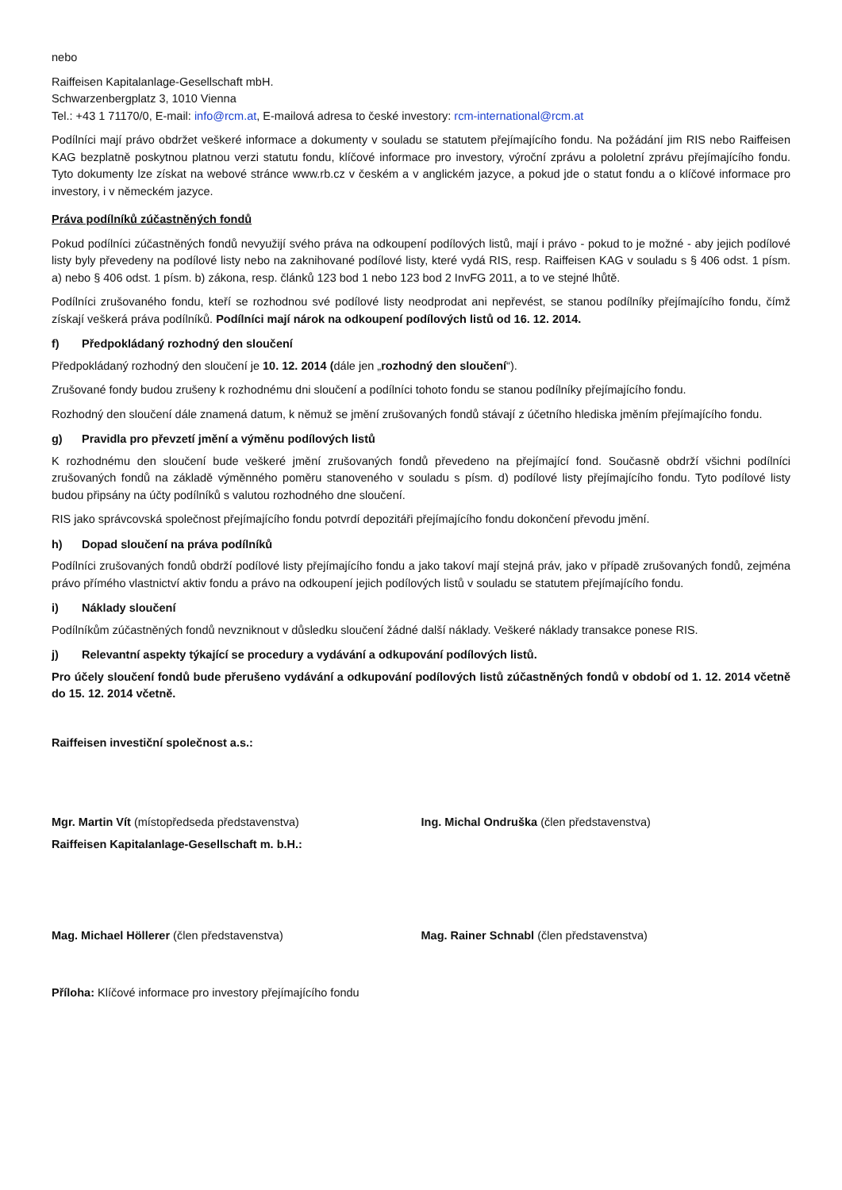nebo
Raiffeisen Kapitalanlage-Gesellschaft mbH.
Schwarzenbergplatz 3, 1010 Vienna
Tel.: +43 1 71170/0, E-mail: info@rcm.at, E-mailová adresa to české investory: rcm-international@rcm.at
Podílníci mají právo obdržet veškeré informace a dokumenty v souladu se statutem přejímajícího fondu. Na požádání jim RIS nebo Raiffeisen KAG bezplatně poskytnou platnou verzi statutu fondu, klíčové informace pro investory, výroční zprávu a pololetní zprávu přejímajícího fondu. Tyto dokumenty lze získat na webové stránce www.rb.cz v českém a v anglickém jazyce, a pokud jde o statut fondu a o klíčové informace pro investory, i v německém jazyce.
Práva podílníků zúčastněných fondů
Pokud podílníci zúčastněných fondů nevyužijí svého práva na odkoupení podílových listů, mají i právo - pokud to je možné - aby jejich podílové listy byly převedeny na podílové listy nebo na zaknihované podílové listy, které vydá RIS, resp. Raiffeisen KAG v souladu s § 406 odst. 1 písm. a) nebo § 406 odst. 1 písm. b) zákona, resp. článků 123 bod 1 nebo 123 bod 2 InvFG 2011, a to ve stejné lhůtě.
Podílníci zrušovaného fondu, kteří se rozhodnou své podílové listy neodprodat ani nepřevést, se stanou podílníky přejímajícího fondu, čímž získají veškerá práva podílníků. Podílníci mají nárok na odkoupení podílových listů od 16. 12. 2014.
f) Předpokládaný rozhodný den sloučení
Předpokládaný rozhodný den sloučení je 10. 12. 2014 (dále jen „rozhodný den sloučení“).
Zrušované fondy budou zrušeny k rozhodnému dni sloučení a podílníci tohoto fondu se stanou podílníky přejímajícího fondu.
Rozhodný den sloučení dále znamená datum, k němuž se jmění zrušovaných fondů stávají z účetního hlediska jměním přejímajícího fondu.
g) Pravidla pro převzetí jmění a výměnu podílových listů
K rozhodnému den sloučení bude veškeré jmění zrušovaných fondů převedeno na přejímající fond. Současně obdrží všichni podílníci zrušovaných fondů na základě výměnného poměru stanoveného v souladu s písm. d) podílové listy přejímajícího fondu. Tyto podílové listy budou připsány na účty podílníků s valutou rozhodného dne sloučení.
RIS jako správcovská společnost přejímajícího fondu potvrdí depozitáři přejímajícího fondu dokončení převodu jmění.
h) Dopad sloučení na práva podílníků
Podílníci zrušovaných fondů obdrží podílové listy přejímajícího fondu a jako takoví mají stejná práv, jako v případě zrušovaných fondů, zejména právo přímého vlastnictví aktiv fondu a právo na odkoupení jejich podílových listů v souladu se statutem přejímajícího fondu.
i) Náklady sloučení
Podílníkům zúčastněných fondů nevzniknout v důsledku sloučení žádné další náklady. Veškeré náklady transakce ponese RIS.
j) Relevantní aspekty týkající se procedury a vydávání a odkupování podílových listů.
Pro účely sloučení fondů bude přerušeno vydávání a odkupování podílových listů zúčastněných fondů v období od 1. 12. 2014 včetně do 15. 12. 2014 včetně.
Raiffeisen investiční společnost a.s.:
Mgr. Martin Vít (místopředseda představenstva) Ing. Michal Ondruška (člen představenstva)
Raiffeisen Kapitalanlage-Gesellschaft m. b.H.:
Mag. Michael Höllerer (člen představenstva) Mag. Rainer Schnabl (člen představenstva)
Příloha: Klíčové informace pro investory přejímajícího fondu